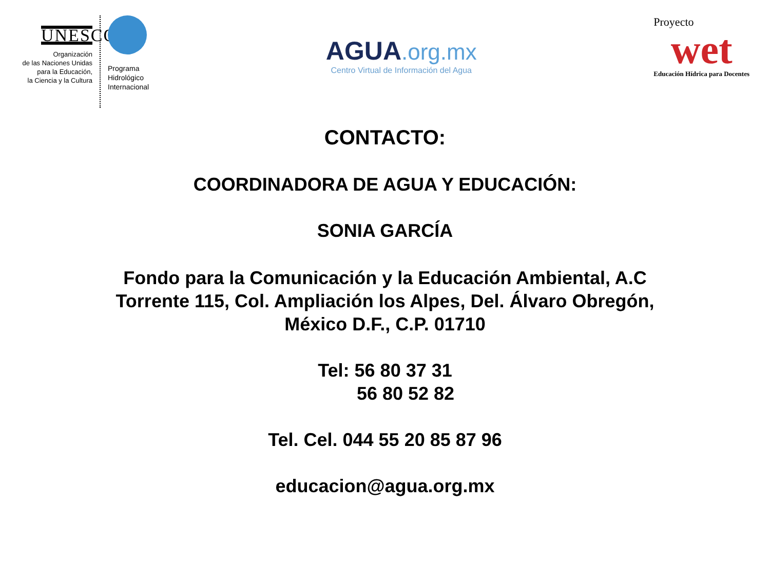UNESCO
Organización
de las Naciones Unidas
para la Educación,
la Ciencia y la Cultura
Programa
Hidrológico
Internacional
AGUA.org.mx
Centro Virtual de Información del Agua
Proyecto
wet
Educación Hídrica para Docentes
CONTACTO:
COORDINADORA DE AGUA Y EDUCACIÓN:
SONIA GARCÍA
Fondo para la Comunicación y la Educación Ambiental, A.C
Torrente 115, Col. Ampliación los Alpes, Del. Álvaro Obregón,
México D.F., C.P. 01710
Tel: 56 80 37 31
56 80 52 82
Tel. Cel. 044 55 20 85 87 96
educacion@agua.org.mx